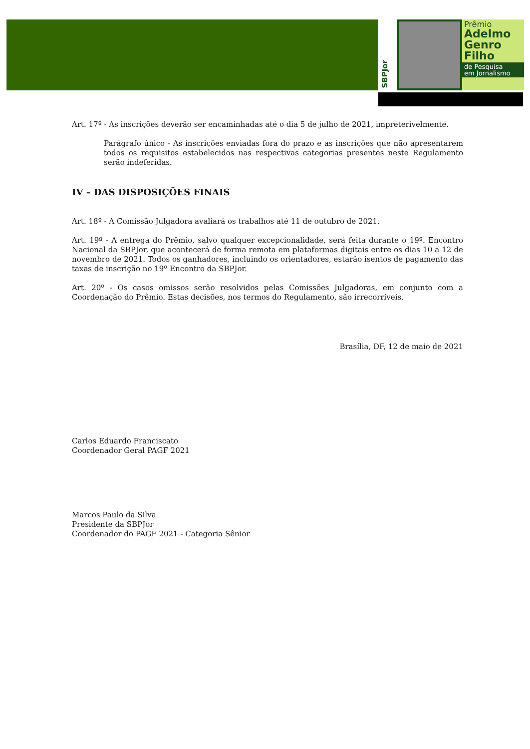SBPJor
Prêmio
Adelmo
Genro
Filho
de Pesquisa
em Jornalismo
Art. 17º - As inscrições deverão ser encaminhadas até o dia 5 de julho de 2021, impreterivelmente.
Parágrafo único - As inscrições enviadas fora do prazo e as inscrições que não apresentarem todos os requisitos estabelecidos nas respectivas categorias presentes neste Regulamento serão indeferidas.
IV – DAS DISPOSIÇÕES FINAIS
Art. 18º - A Comissão Julgadora avaliará os trabalhos até 11 de outubro de 2021.
Art. 19º - A entrega do Prêmio, salvo qualquer excepcionalidade, será feita durante o 19º. Encontro Nacional da SBPJor, que acontecerá de forma remota em plataformas digitais entre os dias 10 a 12 de novembro de 2021. Todos os ganhadores, incluindo os orientadores, estarão isentos de pagamento das taxas de inscrição no 19º Encontro da SBPJor.
Art. 20º - Os casos omissos serão resolvidos pelas Comissões Julgadoras, em conjunto com a Coordenação do Prêmio. Estas decisões, nos termos do Regulamento, são irrecorríveis.
Brasília, DF, 12 de maio de 2021
Carlos Eduardo Franciscato
Coordenador Geral PAGF 2021
Marcos Paulo da Silva
Presidente da SBPJor
Coordenador do PAGF 2021 - Categoria Sênior